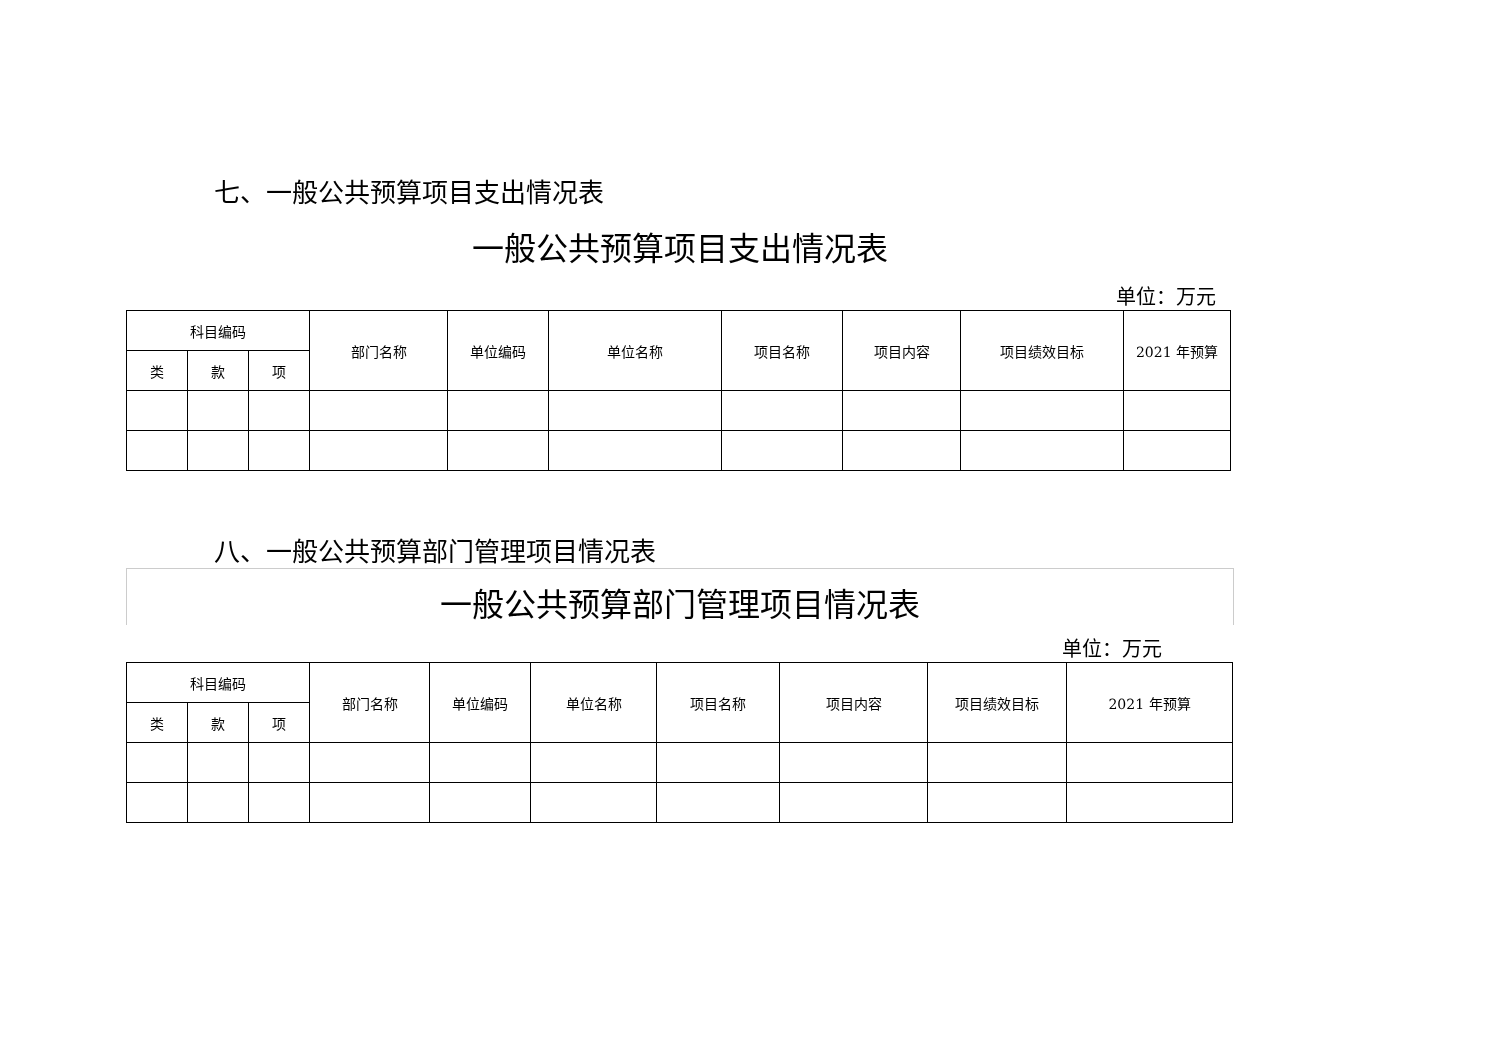七、一般公共预算项目支出情况表
一般公共预算项目支出情况表
单位：万元
| 科目编码 | | | 部门名称 | 单位编码 | 单位名称 | 项目名称 | 项目内容 | 项目绩效目标 | 2021 年预算 |
| 类 | 款 | 项 | | | | | | | |
八、一般公共预算部门管理项目情况表
一般公共预算部门管理项目情况表
单位：万元
| 科目编码 | | | 部门名称 | 单位编码 | 单位名称 | 项目名称 | 项目内容 | 项目绩效目标 | 2021 年预算 |
| 类 | 款 | 项 | | | | | | | |